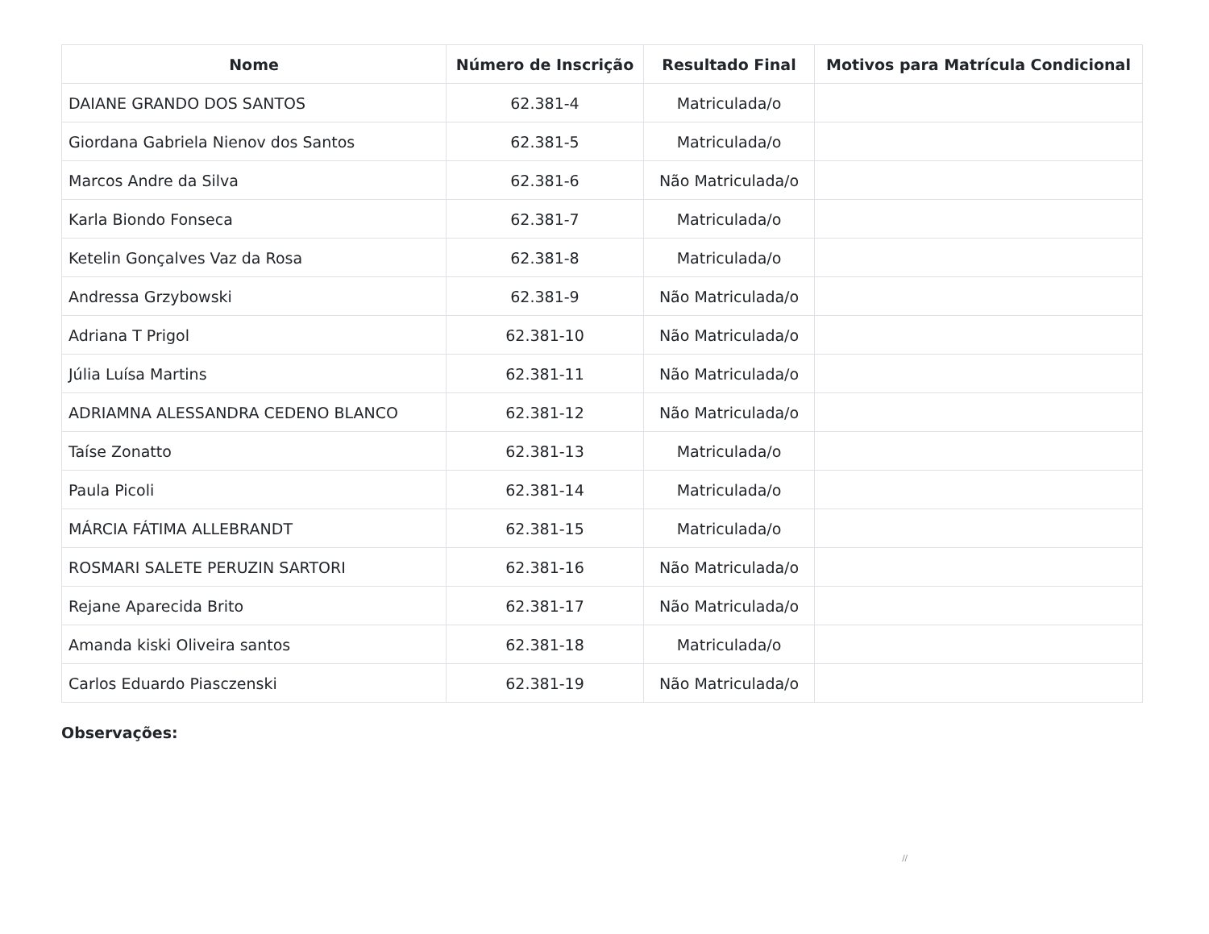| Nome | Número de Inscrição | Resultado Final | Motivos para Matrícula Condicional |
| --- | --- | --- | --- |
| DAIANE GRANDO DOS SANTOS | 62.381-4 | Matriculada/o | |
| Giordana Gabriela Nienov dos Santos | 62.381-5 | Matriculada/o | |
| Marcos Andre da Silva | 62.381-6 | Não Matriculada/o | |
| Karla Biondo Fonseca | 62.381-7 | Matriculada/o | |
| Ketelin Gonçalves Vaz da Rosa | 62.381-8 | Matriculada/o | |
| Andressa Grzybowski | 62.381-9 | Não Matriculada/o | |
| Adriana T Prigol | 62.381-10 | Não Matriculada/o | |
| Júlia Luísa Martins | 62.381-11 | Não Matriculada/o | |
| ADRIAMNA ALESSANDRA CEDENO BLANCO | 62.381-12 | Não Matriculada/o | |
| Taíse Zonatto | 62.381-13 | Matriculada/o | |
| Paula Picoli | 62.381-14 | Matriculada/o | |
| MÁRCIA FÁTIMA ALLEBRANDT | 62.381-15 | Matriculada/o | |
| ROSMARI SALETE PERUZIN SARTORI | 62.381-16 | Não Matriculada/o | |
| Rejane Aparecida Brito | 62.381-17 | Não Matriculada/o | |
| Amanda kiski Oliveira santos | 62.381-18 | Matriculada/o | |
| Carlos Eduardo Piasczenski | 62.381-19 | Não Matriculada/o | |
Observações:
//